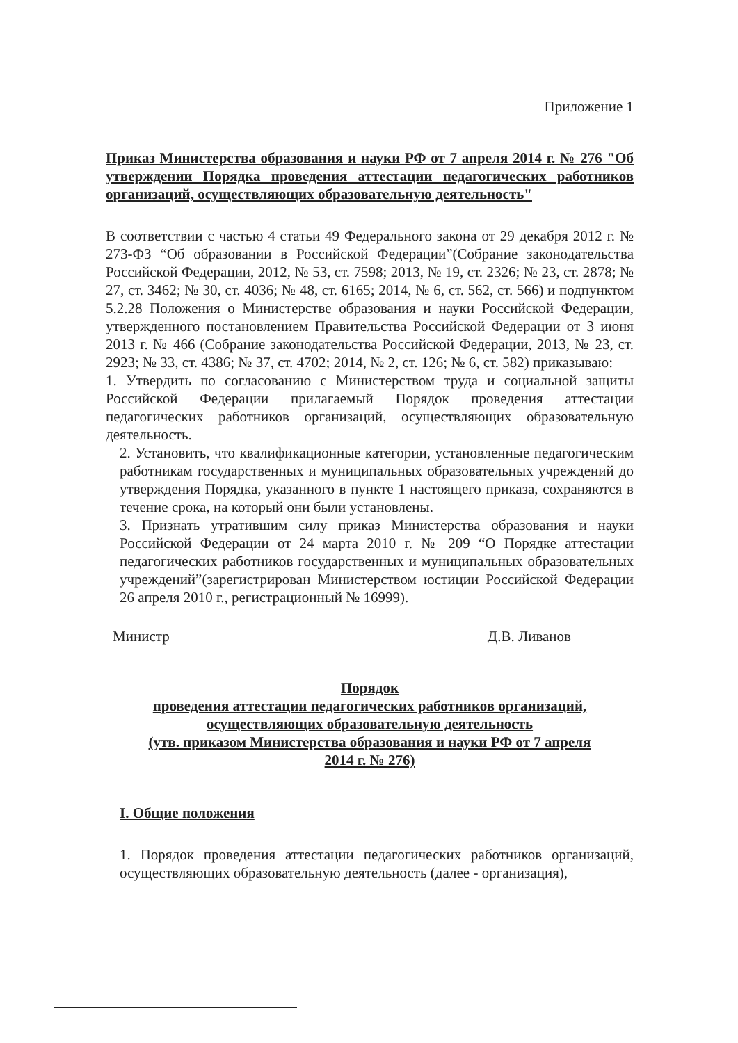Приложение 1
Приказ Министерства образования и науки РФ от 7 апреля 2014 г. № 276 "Об утверждении Порядка проведения аттестации педагогических работников организаций, осуществляющих образовательную деятельность"
В соответствии с частью 4 статьи 49 Федерального закона от 29 декабря 2012 г. № 273-ФЗ “Об образовании в Российской Федерации”(Собрание законодательства Российской Федерации, 2012, № 53, ст. 7598; 2013, № 19, ст. 2326; № 23, ст. 2878; № 27, ст. 3462; № 30, ст. 4036; № 48, ст. 6165; 2014, № 6, ст. 562, ст. 566) и подпунктом 5.2.28 Положения о Министерстве образования и науки Российской Федерации, утвержденного постановлением Правительства Российской Федерации от 3 июня 2013 г. № 466 (Собрание законодательства Российской Федерации, 2013, № 23, ст. 2923; № 33, ст. 4386; № 37, ст. 4702; 2014, № 2, ст. 126; № 6, ст. 582) приказываю:
1. Утвердить по согласованию с Министерством труда и социальной защиты Российской Федерации прилагаемый Порядок проведения аттестации педагогических работников организаций, осуществляющих образовательную деятельность.
2. Установить, что квалификационные категории, установленные педагогическим работникам государственных и муниципальных образовательных учреждений до утверждения Порядка, указанного в пункте 1 настоящего приказа, сохраняются в течение срока, на который они были установлены.
3. Признать утратившим силу приказ Министерства образования и науки Российской Федерации от 24 марта 2010 г. № 209 “О Порядке аттестации педагогических работников государственных и муниципальных образовательных учреждений”(зарегистрирован Министерством юстиции Российской Федерации 26 апреля 2010 г., регистрационный № 16999).
Министр Д.В. Ливанов
Порядок
проведения аттестации педагогических работников организаций,
осуществляющих образовательную деятельность
(утв. приказом Министерства образования и науки РФ от 7 апреля
2014 г. № 276)
I. Общие положения
1. Порядок проведения аттестации педагогических работников организаций, осуществляющих образовательную деятельность (далее - организация),